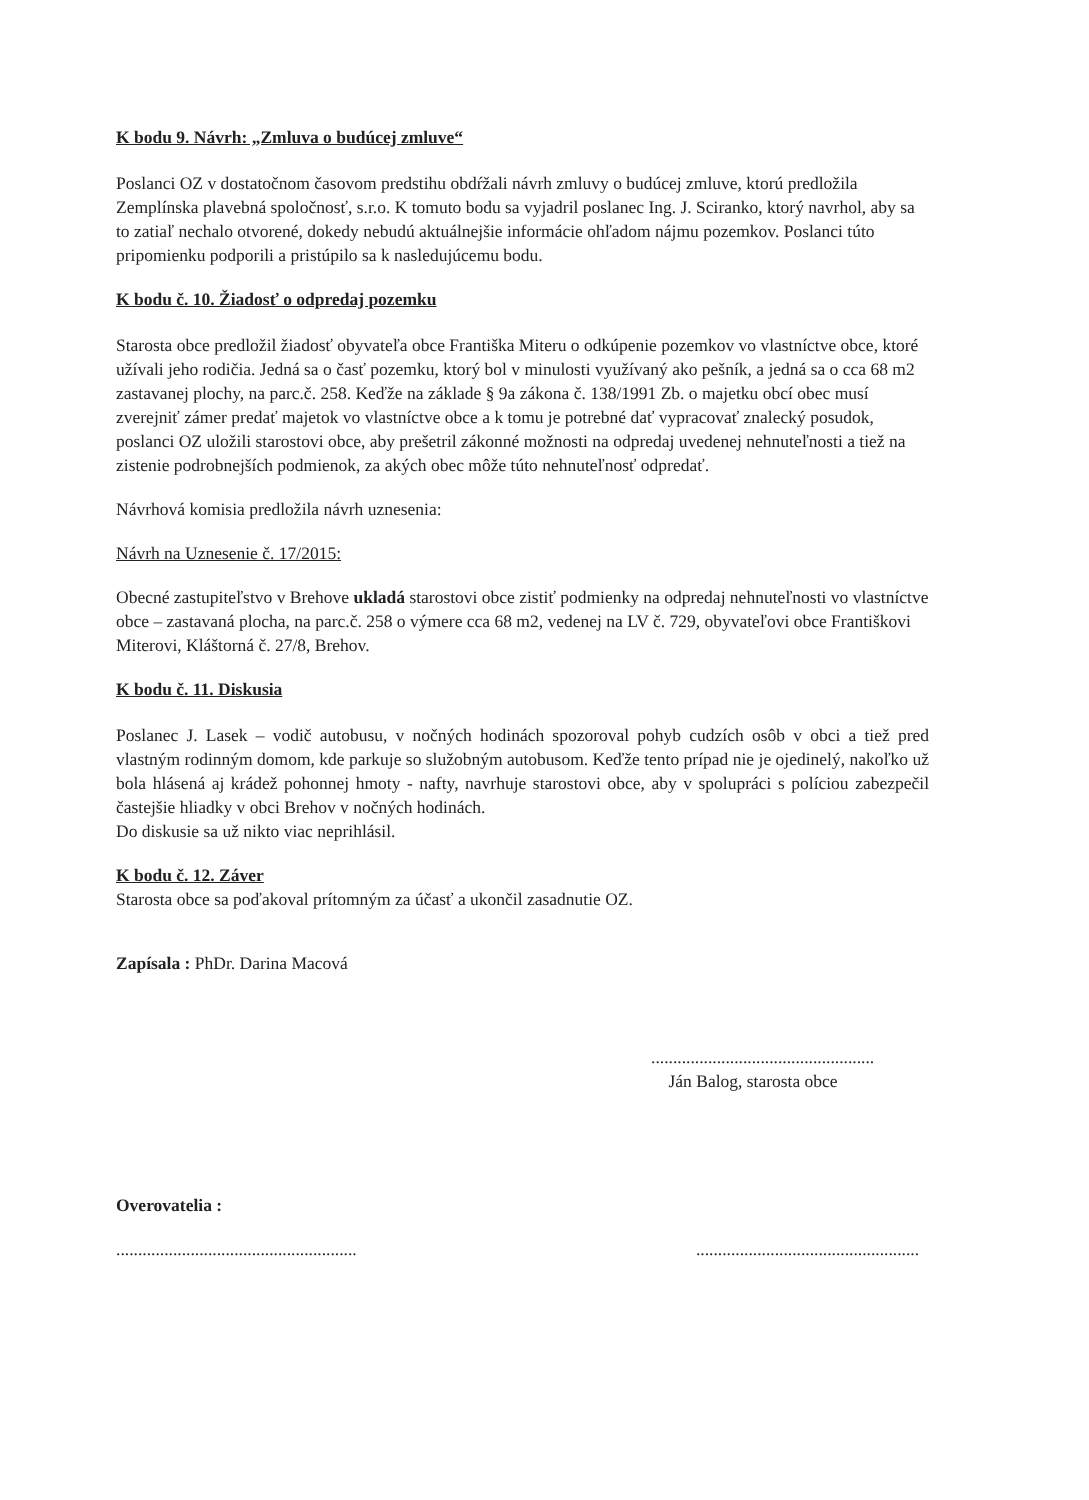K bodu 9. Návrh: „Zmluva o budúcej zmluve“
Poslanci OZ v dostatočnom časovom predstihu obdŕžali návrh zmluvy o budúcej zmluve, ktorú predložila Zemplínska plavebná spoločnosť, s.r.o. K tomuto bodu sa vyjadril poslanec Ing. J. Sciranko, ktorý navrhol, aby sa to zatiaľ nechalo otvorené, dokedy nebudú aktuálnejšie informácie ohľadom nájmu pozemkov. Poslanci túto pripomienku podporili a pristúpilo sa k nasledujúcemu bodu.
K bodu č. 10. Žiadosť o odpredaj pozemku
Starosta obce predložil žiadosť obyvateľa obce Františka Miteru o odkúpenie pozemkov vo vlastníctve obce, ktoré užívali jeho rodičia. Jedná sa o časť pozemku, ktorý bol v minulosti využívaný ako pešník, a jedná sa o cca 68 m2 zastavanej plochy, na parc.č. 258. Keďže na základe § 9a zákona č. 138/1991 Zb. o majetku obcí obec musí zverejniť zámer predať majetok vo vlastníctve obce a k tomu je potrebné dať vypracovať znalecký posudok, poslanci OZ uložili starostovi obce, aby prešetril zákonné možnosti na odpredaj uvedenej nehnuteľnosti a tiež na zistenie podrobnejších podmienok, za akých obec môže túto nehnuteľnosť odpredať.
Návrhová komisia predložila návrh uznesenia:
Návrh na Uznesenie č. 17/2015:
Obecné zastupiteľstvo v Brehove ukladá starostovi obce zistiť podmienky na odpredaj nehnuteľnosti vo vlastníctve obce – zastavaná plocha, na parc.č. 258 o výmere cca 68 m2, vedenej na LV č. 729, obyvateľovi obce Františkovi Miterovi, Kláštorná č. 27/8, Brehov.
K bodu č. 11. Diskusia
Poslanec J. Lasek – vodič autobusu, v nočných hodinách spozoroval pohyb cudzích osôb v obci a tiež pred vlastným rodinným domom, kde parkuje so služobným autobusom. Keďže tento prípad nie je ojedinelý, nakoľko už bola hlásená aj krádež pohonnej hmoty - nafty, navrhuje starostovi obce, aby v spolupráci s políciou zabezpečil častejšie hliadky v obci Brehov v nočných hodinách.
Do diskusie sa už nikto viac neprihlásil.
K bodu č. 12. Záver
Starosta obce sa poďakoval prítomným za účasť a ukončil zasadnutie OZ.
Zapísala : PhDr. Darina Macová
...................................................
Ján Balog, starosta obce
Overovatelia :
..........................................................................................................